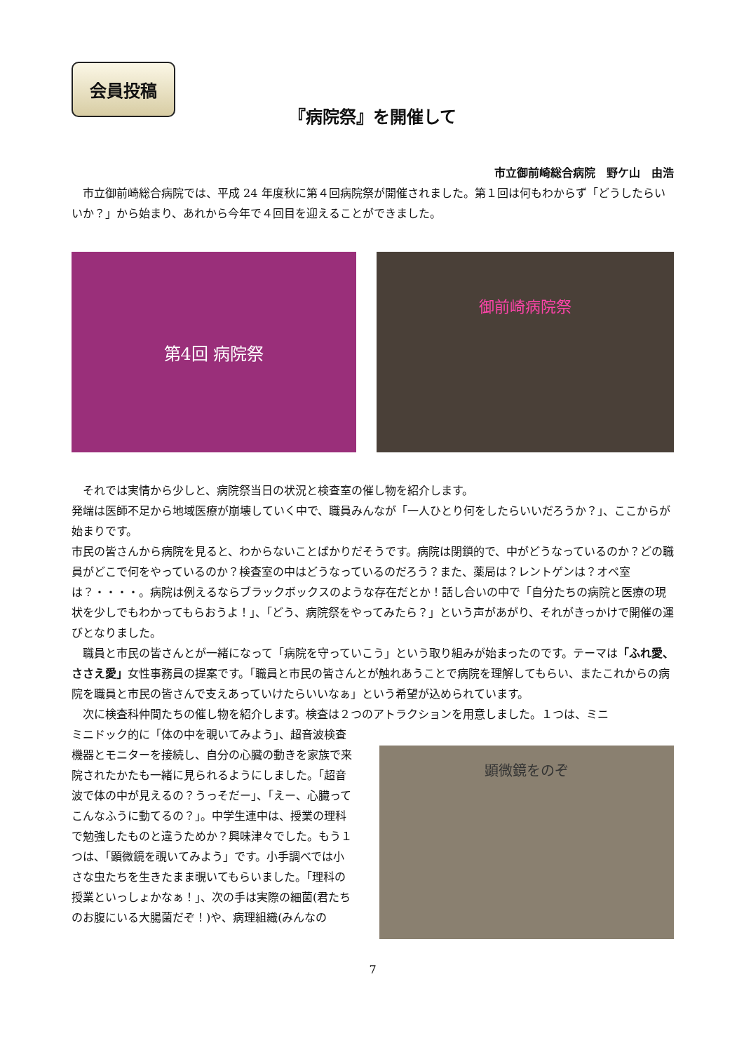会員投稿
『病院祭』を開催して
市立御前崎総合病院　野ケ山　由浩
　市立御前崎総合病院では、平成 24 年度秋に第４回病院祭が開催されました。第１回は何もわからず「どうしたらいいか？」から始まり、あれから今年で４回目を迎えることができました。
第4回 病院祭
御前崎病院祭
　それでは実情から少しと、病院祭当日の状況と検査室の催し物を紹介します。
発端は医師不足から地域医療が崩壊していく中で、職員みんなが「一人ひとり何をしたらいいだろうか？」、ここからが始まりです。
市民の皆さんから病院を見ると、わからないことばかりだそうです。病院は閉鎖的で、中がどうなっているのか？どの職員がどこで何をやっているのか？検査室の中はどうなっているのだろう？また、薬局は？レントゲンは？オペ室は？・・・・。病院は例えるならブラックボックスのような存在だとか！話し合いの中で「自分たちの病院と医療の現状を少しでもわかってもらおうよ！」、「どう、病院祭をやってみたら？」という声があがり、それがきっかけで開催の運びとなりました。
　職員と市民の皆さんとが一緒になって「病院を守っていこう」という取り組みが始まったのです。テーマは「ふれ愛、ささえ愛」女性事務員の提案です。「職員と市民の皆さんとが触れあうことで病院を理解してもらい、またこれからの病院を職員と市民の皆さんで支えあっていけたらいいなぁ」という希望が込められています。
　次に検査科仲間たちの催し物を紹介します。検査は２つのアトラクションを用意しました。１つは、ミニ
ミニドック的に「体の中を覗いてみよう」、超音波検査機器とモニターを接続し、自分の心臓の動きを家族で来院されたかたも一緒に見られるようにしました。「超音波で体の中が見えるの？うっそだー」、「えー、心臓ってこんなふうに動てるの？」。中学生連中は、授業の理科で勉強したものと違うためか？興味津々でした。もう１つは、「顕微鏡を覗いてみよう」です。小手調べでは小さな虫たちを生きたまま覗いてもらいました。「理科の授業といっしょかなぁ！」、次の手は実際の細菌(君たちのお腹にいる大腸菌だぞ！)や、病理組織(みんなの
顕微鏡をのぞ
7